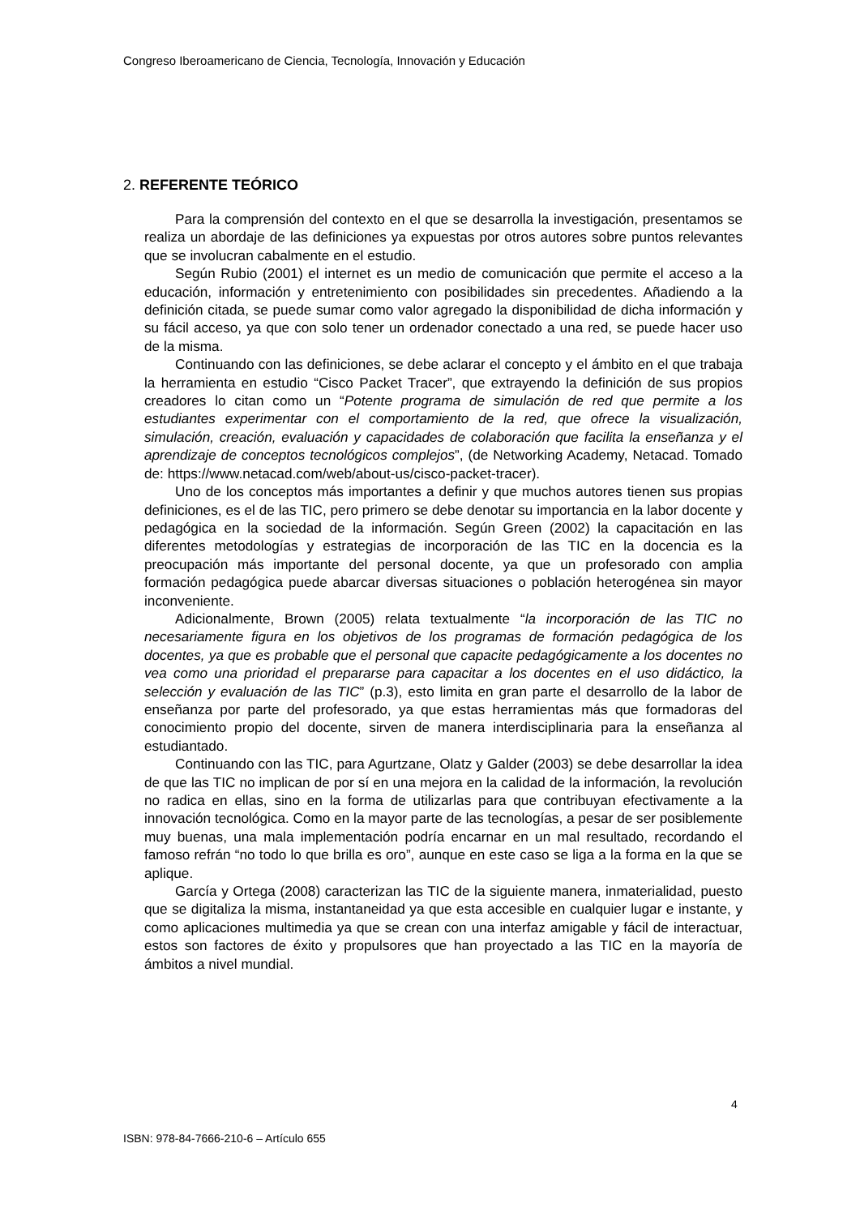Congreso Iberoamericano de Ciencia, Tecnología, Innovación y Educación
2. REFERENTE TEÓRICO
Para la comprensión del contexto en el que se desarrolla la investigación, presentamos se realiza un abordaje de las definiciones ya expuestas por otros autores sobre puntos relevantes que se involucran cabalmente en el estudio.
Según Rubio (2001) el internet es un medio de comunicación que permite el acceso a la educación, información y entretenimiento con posibilidades sin precedentes. Añadiendo a la definición citada, se puede sumar como valor agregado la disponibilidad de dicha información y su fácil acceso, ya que con solo tener un ordenador conectado a una red, se puede hacer uso de la misma.
Continuando con las definiciones, se debe aclarar el concepto y el ámbito en el que trabaja la herramienta en estudio “Cisco Packet Tracer”, que extrayendo la definición de sus propios creadores lo citan como un “Potente programa de simulación de red que permite a los estudiantes experimentar con el comportamiento de la red, que ofrece la visualización, simulación, creación, evaluación y capacidades de colaboración que facilita la enseñanza y el aprendizaje de conceptos tecnológicos complejos”, (de Networking Academy, Netacad. Tomado de: https://www.netacad.com/web/about-us/cisco-packet-tracer).
Uno de los conceptos más importantes a definir y que muchos autores tienen sus propias definiciones, es el de las TIC, pero primero se debe denotar su importancia en la labor docente y pedagógica en la sociedad de la información. Según Green (2002) la capacitación en las diferentes metodologías y estrategias de incorporación de las TIC en la docencia es la preocupación más importante del personal docente, ya que un profesorado con amplia formación pedagógica puede abarcar diversas situaciones o población heterogénea sin mayor inconveniente.
Adicionalmente, Brown (2005) relata textualmente “la incorporación de las TIC no necesariamente figura en los objetivos de los programas de formación pedagógica de los docentes, ya que es probable que el personal que capacite pedagógicamente a los docentes no vea como una prioridad el prepararse para capacitar a los docentes en el uso didáctico, la selección y evaluación de las TIC” (p.3), esto limita en gran parte el desarrollo de la labor de enseñanza por parte del profesorado, ya que estas herramientas más que formadoras del conocimiento propio del docente, sirven de manera interdisciplinaria para la enseñanza al estudiantado.
Continuando con las TIC, para Agurtzane, Olatz y Galder (2003) se debe desarrollar la idea de que las TIC no implican de por sí en una mejora en la calidad de la información, la revolución no radica en ellas, sino en la forma de utilizarlas para que contribuyan efectivamente a la innovación tecnológica. Como en la mayor parte de las tecnologías, a pesar de ser posiblemente muy buenas, una mala implementación podría encarnar en un mal resultado, recordando el famoso refrán “no todo lo que brilla es oro”, aunque en este caso se liga a la forma en la que se aplique.
García y Ortega (2008) caracterizan las TIC de la siguiente manera, inmaterialidad, puesto que se digitaliza la misma, instantaneidad ya que esta accesible en cualquier lugar e instante, y como aplicaciones multimedia ya que se crean con una interfaz amigable y fácil de interactuar, estos son factores de éxito y propulsores que han proyectado a las TIC en la mayoría de ámbitos a nivel mundial.
4
ISBN: 978-84-7666-210-6 – Artículo 655